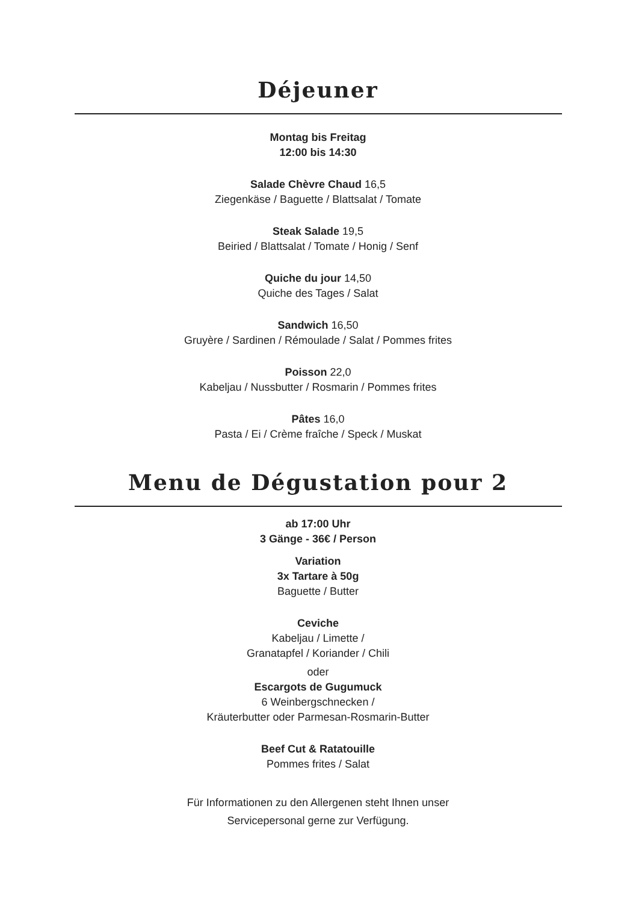Déjeuner
Montag bis Freitag
12:00 bis 14:30
Salade Chèvre Chaud 16,5
Ziegenkäse / Baguette / Blattsalat / Tomate
Steak Salade 19,5
Beiried / Blattsalat / Tomate / Honig / Senf
Quiche du jour 14,50
Quiche des Tages / Salat
Sandwich 16,50
Gruyère / Sardinen / Rémoulade / Salat / Pommes frites
Poisson 22,0
Kabeljau / Nussbutter / Rosmarin / Pommes frites
Pâtes 16,0
Pasta / Ei / Crème fraîche / Speck / Muskat
Menu de Dégustation pour 2
ab 17:00 Uhr
3 Gänge - 36€ / Person
Variation
3x Tartare à 50g
Baguette / Butter
Ceviche
Kabeljau / Limette /
Granatapfel / Koriander / Chili
oder
Escargots de Gugumuck
6 Weinbergschnecken /
Kräuterbutter oder Parmesan-Rosmarin-Butter
Beef Cut & Ratatouille
Pommes frites / Salat
Für Informationen zu den Allergenen steht Ihnen unser
Servicepersonal gerne zur Verfügung.